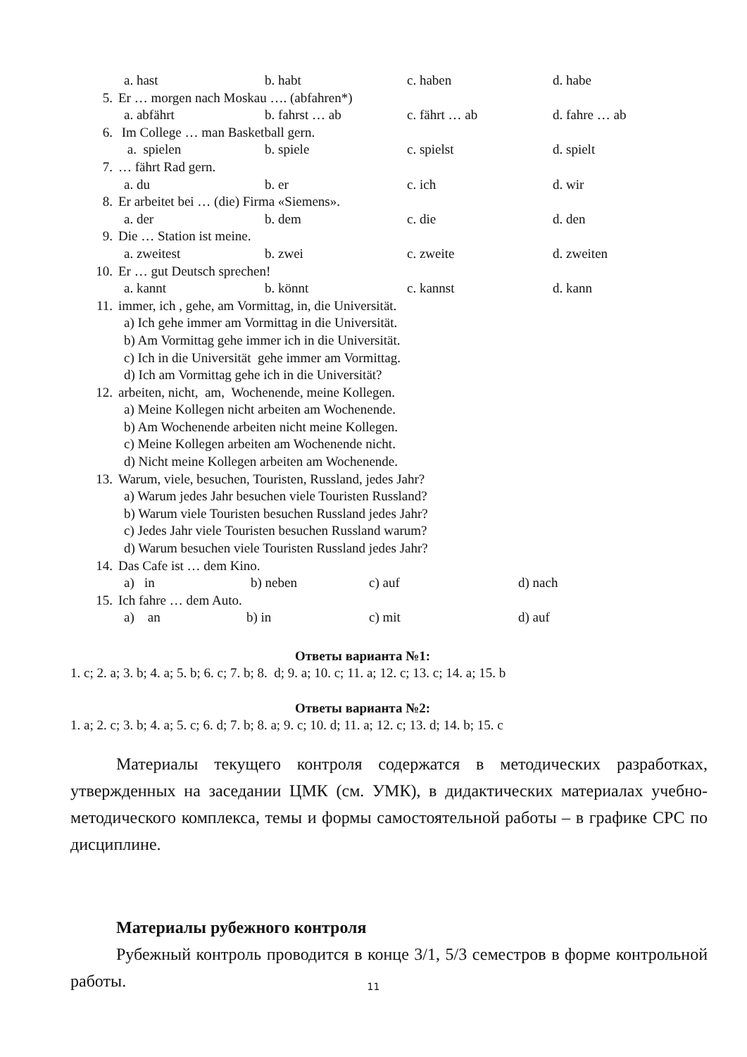a. hast b. habt c. haben d. habe
5. Er … morgen nach Moskau …. (abfahren*)
a. abfährt b. fahrst … ab c. fährt … ab d. fahre … ab
6. Im College … man Basketball gern.
a. spielen b. spiele c. spielst d. spielt
7. … fährt Rad gern.
a. du b. er c. ich d. wir
8. Er arbeitet bei … (die) Firma «Siemens».
a. der b. dem c. die d. den
9. Die … Station ist meine.
a. zweitest b. zwei c. zweite d. zweiten
10. Er … gut Deutsch sprechen!
a. kannt b. könnt c. kannst d. kann
11. immer, ich , gehe, am Vormittag, in, die Universität.
a) Ich gehe immer am Vormittag in die Universität.
b) Am Vormittag gehe immer ich in die Universität.
c) Ich in die Universität gehe immer am Vormittag.
d) Ich am Vormittag gehe ich in die Universität?
12. arbeiten, nicht, am, Wochenende, meine Kollegen.
a) Meine Kollegen nicht arbeiten am Wochenende.
b) Am Wochenende arbeiten nicht meine Kollegen.
c) Meine Kollegen arbeiten am Wochenende nicht.
d) Nicht meine Kollegen arbeiten am Wochenende.
13. Warum, viele, besuchen, Touristen, Russland, jedes Jahr?
a) Warum jedes Jahr besuchen viele Touristen Russland?
b) Warum viele Touristen besuchen Russland jedes Jahr?
c) Jedes Jahr viele Touristen besuchen Russland warum?
d) Warum besuchen viele Touristen Russland jedes Jahr?
14. Das Cafe ist … dem Kino.
a) in b) neben c) auf d) nach
15. Ich fahre … dem Auto.
a) an b) in c) mit d) auf
Ответы варианта №1:
1. c; 2. a; 3. b; 4. a; 5. b; 6. c; 7. b; 8. d; 9. a; 10. c; 11. a; 12. c; 13. c; 14. a; 15. b
Ответы варианта №2:
1. a; 2. c; 3. b; 4. a; 5. c; 6. d; 7. b; 8. a; 9. c; 10. d; 11. a; 12. c; 13. d; 14. b; 15. c
Материалы текущего контроля содержатся в методических разработках, утвержденных на заседании ЦМК (см. УМК), в дидактических материалах учебно-методического комплекса, темы и формы самостоятельной работы – в графике СРС по дисциплине.
Материалы рубежного контроля
Рубежный контроль проводится в конце 3/1, 5/3 семестров в форме контрольной работы.
11